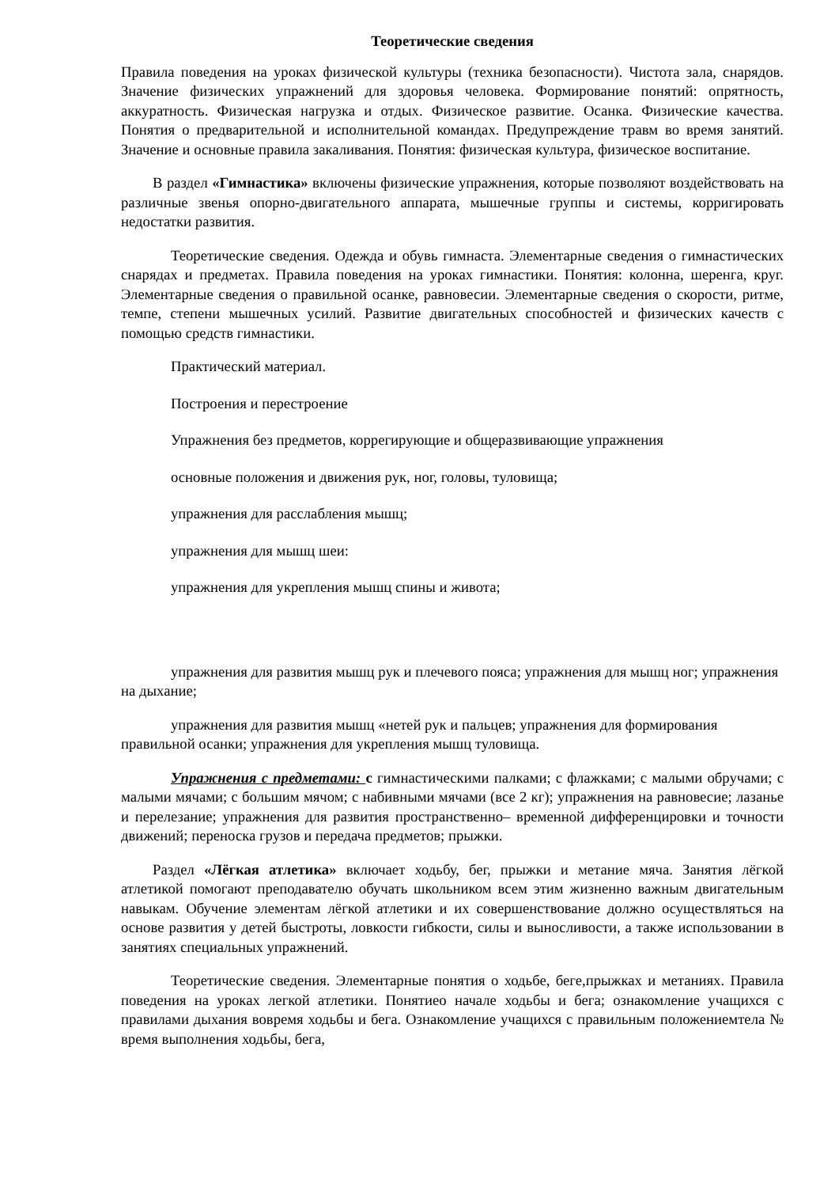Теоретические сведения
Правила поведения на уроках физической культуры (техника безопасности). Чистота зала, снарядов. Значение физических упражнений для здоровья человека. Формирование понятий: опрятность, аккуратность. Физическая нагрузка и отдых. Физическое развитие. Осанка. Физические качества. Понятия о предварительной и исполнительной командах. Предупреждение травм во время занятий. Значение и основные правила закаливания. Понятия: физическая культура, физическое воспитание.
В раздел «Гимнастика» включены физические упражнения, которые позволяют воздействовать на различные звенья опорно-двигательного аппарата, мышечные группы и системы, корригировать недостатки развития.
Теоретические сведения. Одежда и обувь гимнаста. Элементарные сведения о гимнастических снарядах и предметах. Правила поведения на уроках гимнастики. Понятия: колонна, шеренга, круг. Элементарные сведения о правильной осанке, равновесии. Элементарные сведения о скорости, ритме, темпе, степени мышечных усилий. Развитие двигательных способностей и физических качеств с помощью средств гимнастики.
Практический материал.
Построения и перестроение
Упражнения без предметов, коррегирующие и общеразвивающие упражнения
основные положения и движения рук, ног, головы, туловища;
упражнения для расслабления мышц;
упражнения для мышц шеи:
упражнения для укрепления мышц спины и живота;
упражнения для развития мышц рук и плечевого пояса; упражнения для мышц ног; упражнения на дыхание;
упражнения для развития мышц «нетей рук и пальцев; упражнения для формирования правильной осанки; упражнения для укрепления мышц туловища.
Упражнения с предметами: с гимнастическими палками; с флажками; с малыми обручами; с малыми мячами; с большим мячом; с набивными мячами (все 2 кг); упражнения на равновесие; лазанье и перелезание; упражнения для развития пространственно– временной дифференцировки и точности движений; переноска грузов и передача предметов; прыжки.
Раздел «Лёгкая атлетика» включает ходьбу, бег, прыжки и метание мяча. Занятия лёгкой атлетикой помогают преподавателю обучать школьником всем этим жизненно важным двигательным навыкам. Обучение элементам лёгкой атлетики и их совершенствование должно осуществляться на основе развития у детей быстроты, ловкости гибкости, силы и выносливости, а также использовании в занятиях специальных упражнений.
Теоретические сведения. Элементарные понятия о ходьбе, беге,прыжках и метаниях. Правила поведения на уроках легкой атлетики. Понятиео начале ходьбы и бега; ознакомление учащихся с правилами дыхания вовремя ходьбы и бега. Ознакомление учащихся с правильным положениемтела № время выполнения ходьбы, бега,